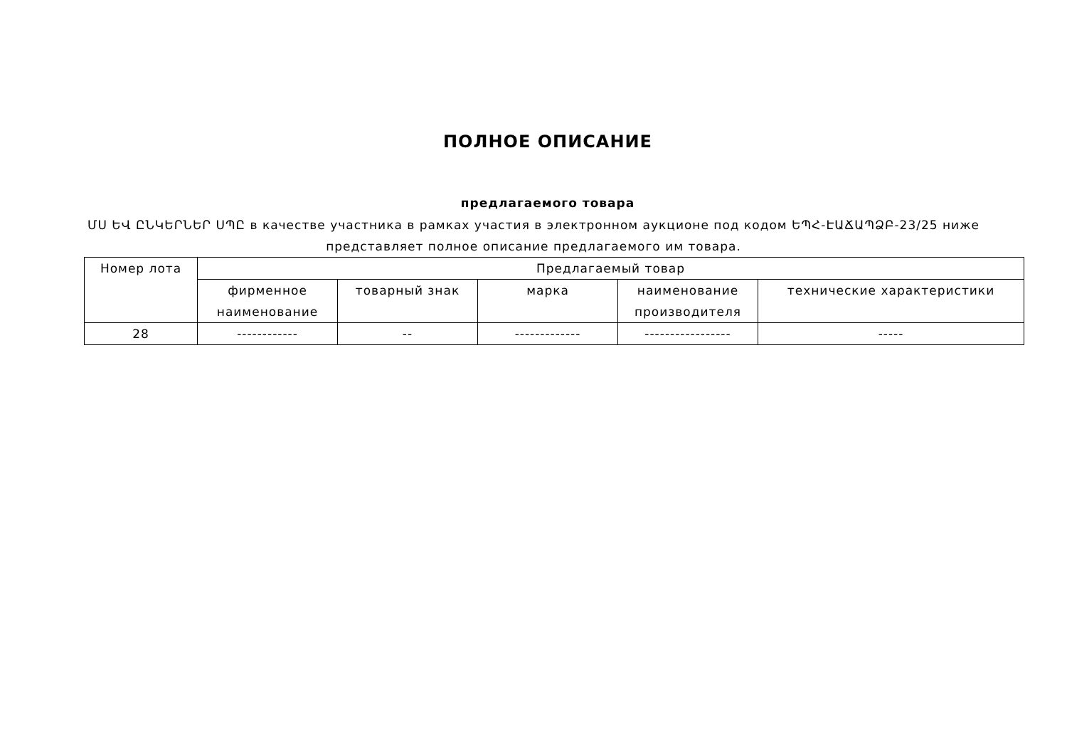ПОЛНОЕ ОПИСАНИЕ
предлагаемого товара
ՄՍ ԵՎ ԸՆԿԵՐՆԵՐ ՍՊԸ в качестве участника в рамках участия в электронном аукционе под кодом ԵՊՀ-ԷԱՃԱՊՁԲ-23/25 ниже представляет полное описание предлагаемого им товара.
| Номер лота | Предлагаемый товар | | | | |
| --- | --- | --- | --- | --- | --- |
| | фирменное наименование | товарный знак | марка | наименование производителя | технические характеристики |
| 28 | ------------ | -- | ------------- | ----------------- | ----- |